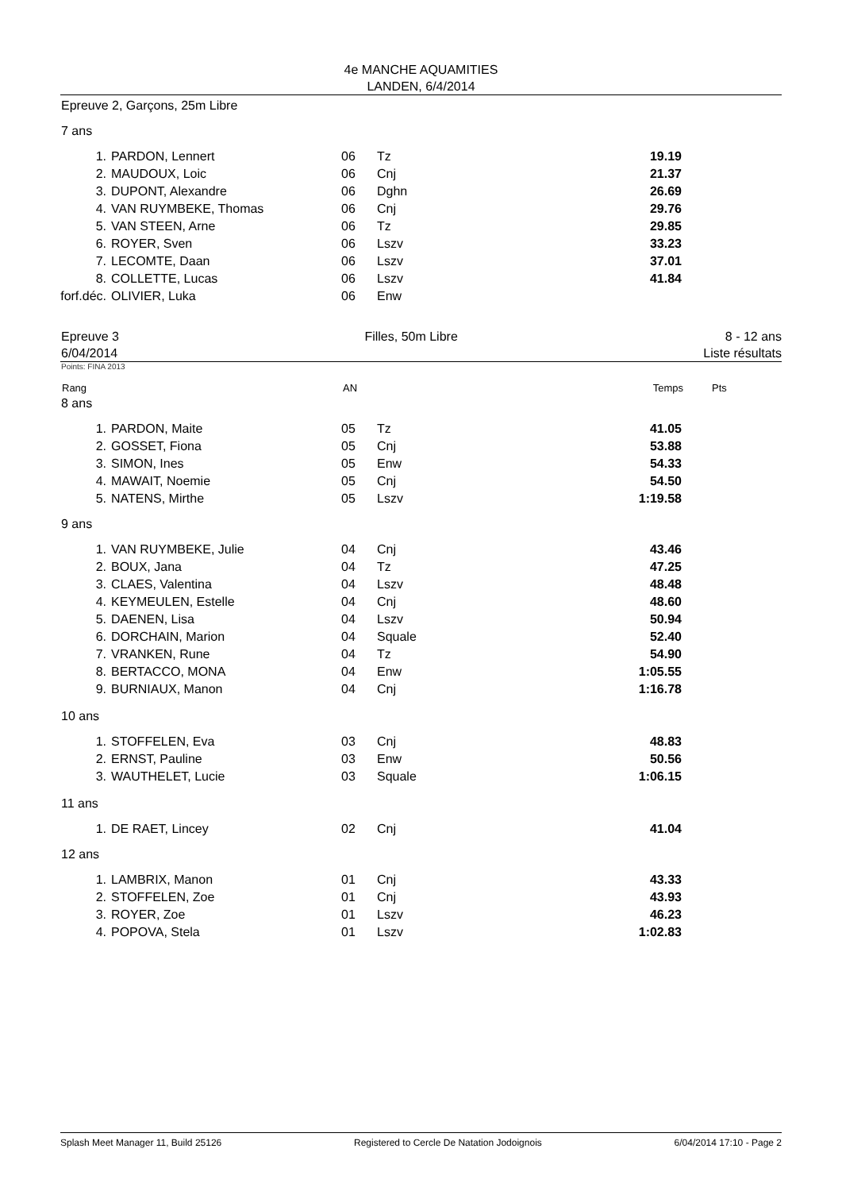4e MANCHE AQUAMITIES
LANDEN, 6/4/2014
Epreuve 2, Garçons, 25m Libre
7 ans
| 1. | PARDON, Lennert | 06 | Tz | 19.19 |
| 2. | MAUDOUX, Loic | 06 | Cnj | 21.37 |
| 3. | DUPONT, Alexandre | 06 | Dghn | 26.69 |
| 4. | VAN RUYMBEKE, Thomas | 06 | Cnj | 29.76 |
| 5. | VAN STEEN, Arne | 06 | Tz | 29.85 |
| 6. | ROYER, Sven | 06 | Lszv | 33.23 |
| 7. | LECOMTE, Daan | 06 | Lszv | 37.01 |
| 8. | COLLETTE, Lucas | 06 | Lszv | 41.84 |
| forf.déc. | OLIVIER, Luka | 06 | Enw | |
Epreuve 3
6/04/2014 Filles, 50m Libre 8 - 12 ans
Liste résultats
Points: FINA 2013
| Rang | | AN | | Temps | Pts |
8 ans
| 1. | PARDON, Maite | 05 | Tz | 41.05 |
| 2. | GOSSET, Fiona | 05 | Cnj | 53.88 |
| 3. | SIMON, Ines | 05 | Enw | 54.33 |
| 4. | MAWAIT, Noemie | 05 | Cnj | 54.50 |
| 5. | NATENS, Mirthe | 05 | Lszv | 1:19.58 |
9 ans
| 1. | VAN RUYMBEKE, Julie | 04 | Cnj | 43.46 |
| 2. | BOUX, Jana | 04 | Tz | 47.25 |
| 3. | CLAES, Valentina | 04 | Lszv | 48.48 |
| 4. | KEYMEULEN, Estelle | 04 | Cnj | 48.60 |
| 5. | DAENEN, Lisa | 04 | Lszv | 50.94 |
| 6. | DORCHAIN, Marion | 04 | Squale | 52.40 |
| 7. | VRANKEN, Rune | 04 | Tz | 54.90 |
| 8. | BERTACCO, MONA | 04 | Enw | 1:05.55 |
| 9. | BURNIAUX, Manon | 04 | Cnj | 1:16.78 |
10 ans
| 1. | STOFFELEN, Eva | 03 | Cnj | 48.83 |
| 2. | ERNST, Pauline | 03 | Enw | 50.56 |
| 3. | WAUTHELET, Lucie | 03 | Squale | 1:06.15 |
11 ans
| 1. | DE RAET, Lincey | 02 | Cnj | 41.04 |
12 ans
| 1. | LAMBRIX, Manon | 01 | Cnj | 43.33 |
| 2. | STOFFELEN, Zoe | 01 | Cnj | 43.93 |
| 3. | ROYER, Zoe | 01 | Lszv | 46.23 |
| 4. | POPOVA, Stela | 01 | Lszv | 1:02.83 |
Splash Meet Manager 11, Build 25126 Registered to Cercle De Natation Jodoignois 6/04/2014 17:10 - Page 2